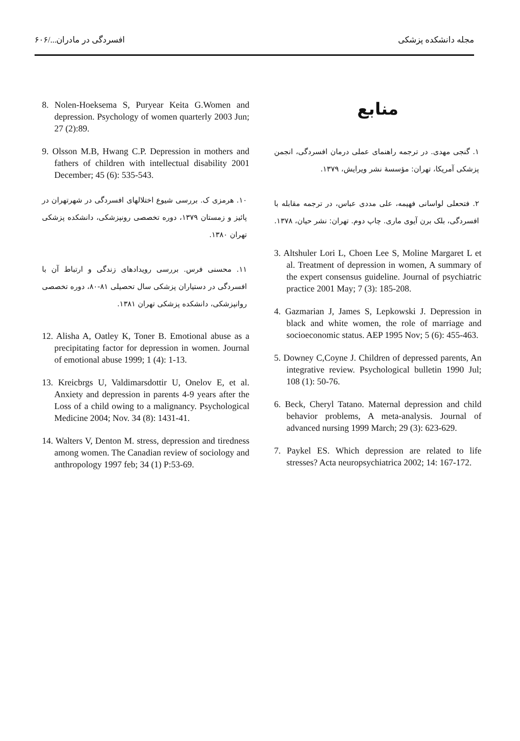مجله دانشکده پزشکی افسردگی در مادران.../۶۰۶
منابع
۱. گنجی مهدی. در ترجمه راهنمای عملی درمان افسردگی، انجمن پزشکی آمریکا، تهران: مؤسسهٔ نشر ویرایش، ۱۳۷۹.
۲. فتحعلی لواسانی فهیمه، علی مددی عباس، در ترجمه مقابله با افسردگی، بلک برن آیوی ماری. چاپ دوم. تهران: نشر حیان، ۱۳۷۸.
3. Altshuler Lori L, Choen Lee S, Moline Margaret L et al. Treatment of depression in women, A summary of the expert consensus guideline. Journal of psychiatric practice 2001 May; 7 (3): 185-208.
4. Gazmarian J, James S, Lepkowski J. Depression in black and white women, the role of marriage and socioeconomic status. AEP 1995 Nov; 5 (6): 455-463.
5. Downey C,Coyne J. Children of depressed parents, An integrative review. Psychological bulletin 1990 Jul; 108 (1): 50-76.
6. Beck, Cheryl Tatano. Maternal depression and child behavior problems, A meta-analysis. Journal of advanced nursing 1999 March; 29 (3): 623-629.
7. Paykel ES. Which depression are related to life stresses? Acta neuropsychiatrica 2002; 14: 167-172.
8. Nolen-Hoeksema S, Puryear Keita G.Women and depression. Psychology of women quarterly 2003 Jun; 27 (2):89.
9. Olsson M.B, Hwang C.P. Depression in mothers and fathers of children with intellectual disability 2001 December; 45 (6): 535-543.
۱۰. هرمزی ک. بررسی شیوع اختلالهای افسردگی در شهرتهران در پائیز و زمستان ۱۳۷۹، دوره تخصصی رونپزشکی، دانشکده پزشکی تهران ۱۳۸۰.
۱۱. محسنی فرس. بررسی رویدادهای زندگی و ارتباط آن با افسردگی در دستیاران پزشکی سال تحصیلی ۸۱-۸۰، دوره تخصصی روانپزشکی، دانشکده پزشکی تهران ۱۳۸۱.
12. Alisha A, Oatley K, Toner B. Emotional abuse as a precipitating factor for depression in women. Journal of emotional abuse 1999; 1 (4): 1-13.
13. Kreicbrgs U, Valdimarsdottir U, Onelov E, et al. Anxiety and depression in parents 4-9 years after the Loss of a child owing to a malignancy. Psychological Medicine 2004; Nov. 34 (8): 1431-41.
14. Walters V, Denton M. stress, depression and tiredness among women. The Canadian review of sociology and anthropology 1997 feb; 34 (1) P:53-69.